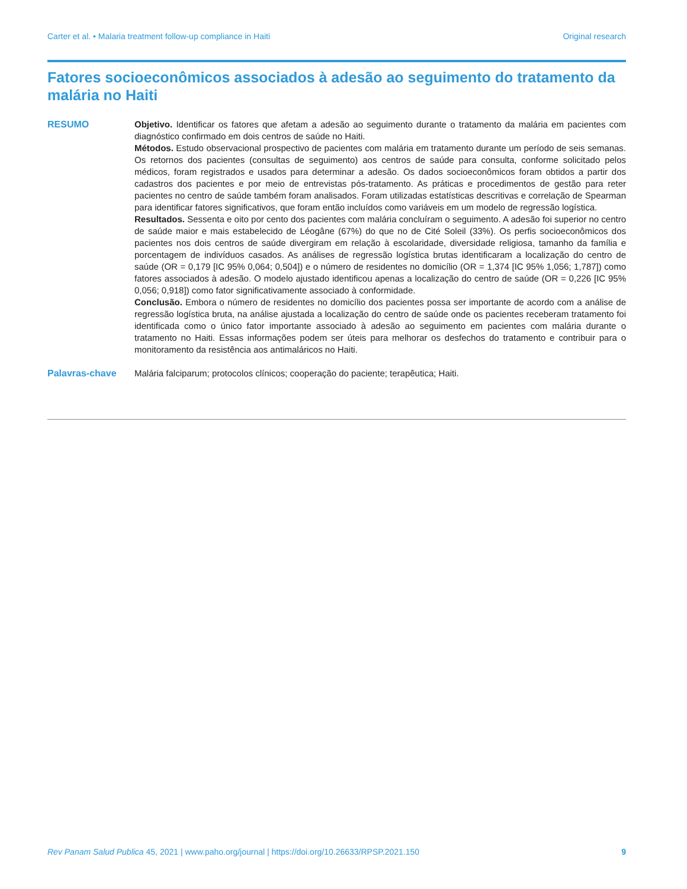Carter et al. • Malaria treatment follow-up compliance in Haiti Original research
Fatores socioeconômicos associados à adesão ao seguimento do tratamento da malária no Haiti
RESUMO Objetivo. Identificar os fatores que afetam a adesão ao seguimento durante o tratamento da malária em pacientes com diagnóstico confirmado em dois centros de saúde no Haiti.
Métodos. Estudo observacional prospectivo de pacientes com malária em tratamento durante um período de seis semanas. Os retornos dos pacientes (consultas de seguimento) aos centros de saúde para consulta, conforme solicitado pelos médicos, foram registrados e usados para determinar a adesão. Os dados socioeconômicos foram obtidos a partir dos cadastros dos pacientes e por meio de entrevistas pós-tratamento. As práticas e procedimentos de gestão para reter pacientes no centro de saúde também foram analisados. Foram utilizadas estatísticas descritivas e correlação de Spearman para identificar fatores significativos, que foram então incluídos como variáveis em um modelo de regressão logística.
Resultados. Sessenta e oito por cento dos pacientes com malária concluíram o seguimento. A adesão foi superior no centro de saúde maior e mais estabelecido de Léogâne (67%) do que no de Cité Soleil (33%). Os perfis socioeconômicos dos pacientes nos dois centros de saúde divergiram em relação à escolaridade, diversidade religiosa, tamanho da família e porcentagem de indivíduos casados. As análises de regressão logística brutas identificaram a localização do centro de saúde (OR = 0,179 [IC 95% 0,064; 0,504]) e o número de residentes no domicílio (OR = 1,374 [IC 95% 1,056; 1,787]) como fatores associados à adesão. O modelo ajustado identificou apenas a localização do centro de saúde (OR = 0,226 [IC 95% 0,056; 0,918]) como fator significativamente associado à conformidade.
Conclusão. Embora o número de residentes no domicílio dos pacientes possa ser importante de acordo com a análise de regressão logística bruta, na análise ajustada a localização do centro de saúde onde os pacientes receberam tratamento foi identificada como o único fator importante associado à adesão ao seguimento em pacientes com malária durante o tratamento no Haiti. Essas informações podem ser úteis para melhorar os desfechos do tratamento e contribuir para o monitoramento da resistência aos antimaláricos no Haiti.
Palavras-chave Malária falciparum; protocolos clínicos; cooperação do paciente; terapêutica; Haiti.
Rev Panam Salud Publica 45, 2021 | www.paho.org/journal | https://doi.org/10.26633/RPSP.2021.150 9